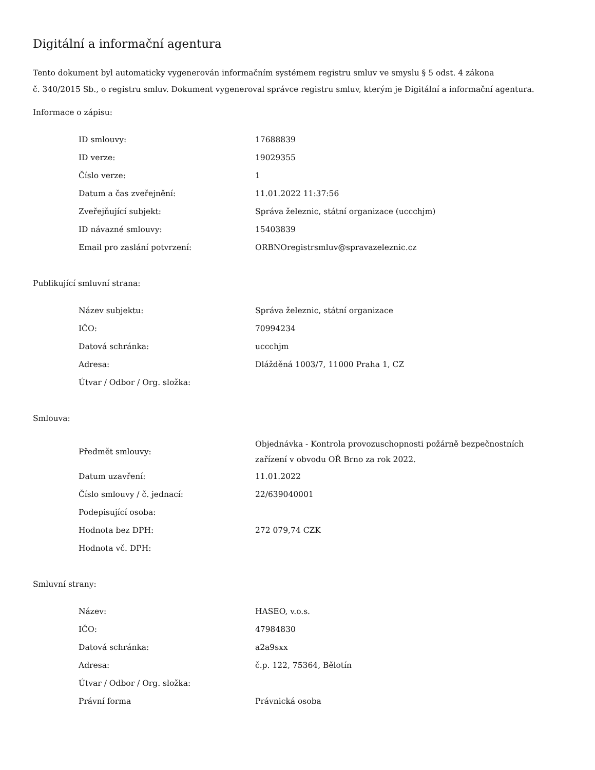Digitální a informační agentura
Tento dokument byl automaticky vygenerován informačním systémem registru smluv ve smyslu § 5 odst. 4 zákona
č. 340/2015 Sb., o registru smluv. Dokument vygeneroval správce registru smluv, kterým je Digitální a informační agentura.
Informace o zápisu:
| ID smlouvy: | 17688839 |
| ID verze: | 19029355 |
| Číslo verze: | 1 |
| Datum a čas zveřejnění: | 11.01.2022 11:37:56 |
| Zveřejňující subjekt: | Správa železnic, státní organizace (uccchjm) |
| ID návazné smlouvy: | 15403839 |
| Email pro zaslání potvrzení: | ORBNOregistrsmluv@spravazeleznic.cz |
Publikující smluvní strana:
| Název subjektu: | Správa železnic, státní organizace |
| IČO: | 70994234 |
| Datová schránka: | uccchjm |
| Adresa: | Dlážděná 1003/7, 11000 Praha 1, CZ |
| Útvar / Odbor / Org. složka: | |
Smlouva:
| Předmět smlouvy: | Objednávka - Kontrola provozuschopnosti požárně bezpečnostních zařízení v obvodu OŘ Brno za rok 2022. |
| Datum uzavření: | 11.01.2022 |
| Číslo smlouvy / č. jednací: | 22/639040001 |
| Podepisující osoba: | |
| Hodnota bez DPH: | 272 079,74 CZK |
| Hodnota vč. DPH: | |
Smluvní strany:
| Název: | HASEO, v.o.s. |
| IČO: | 47984830 |
| Datová schránka: | a2a9sxx |
| Adresa: | č.p. 122, 75364, Bělotín |
| Útvar / Odbor / Org. složka: | |
| Právní forma | Právnická osoba |